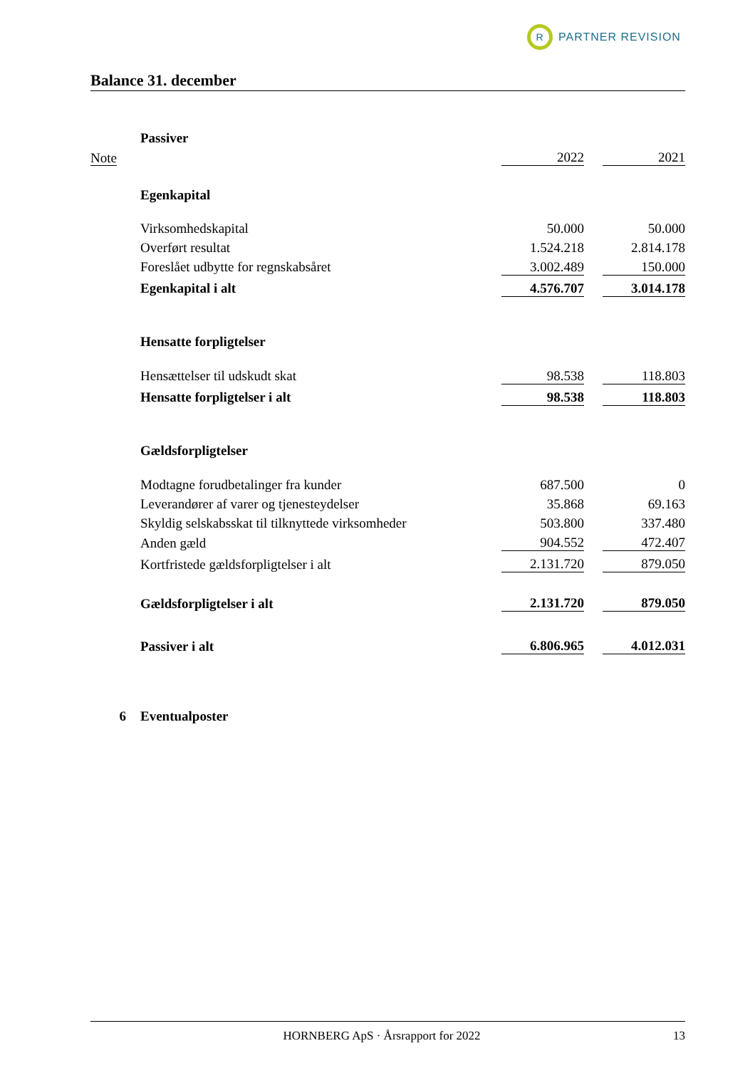R
PARTNER REVISION
Balance 31. december
| | Passiver | | | |
| Note | | 2022 | | 2021 |
| | Egenkapital | | | |
| | Virksomhedskapital | 50.000 | | 50.000 |
| | Overført resultat | 1.524.218 | | 2.814.178 |
| | Foreslået udbytte for regnskabsåret | 3.002.489 | | 150.000 |
| | Egenkapital i alt | 4.576.707 | | 3.014.178 |
| | Hensatte forpligtelser | | | |
| | Hensættelser til udskudt skat | 98.538 | | 118.803 |
| | Hensatte forpligtelser i alt | 98.538 | | 118.803 |
| | Gældsforpligtelser | | | |
| | Modtagne forudbetalinger fra kunder | 687.500 | | 0 |
| | Leverandører af varer og tjenesteydelser | 35.868 | | 69.163 |
| | Skyldig selskabsskat til tilknyttede virksomheder | 503.800 | | 337.480 |
| | Anden gæld | 904.552 | | 472.407 |
| | Kortfristede gældsforpligtelser i alt | 2.131.720 | | 879.050 |
| | Gældsforpligtelser i alt | 2.131.720 | | 879.050 |
| | Passiver i alt | 6.806.965 | | 4.012.031 |
| 6 | Eventualposter | | | |
HORNBERG ApS · Årsrapport for 2022 13